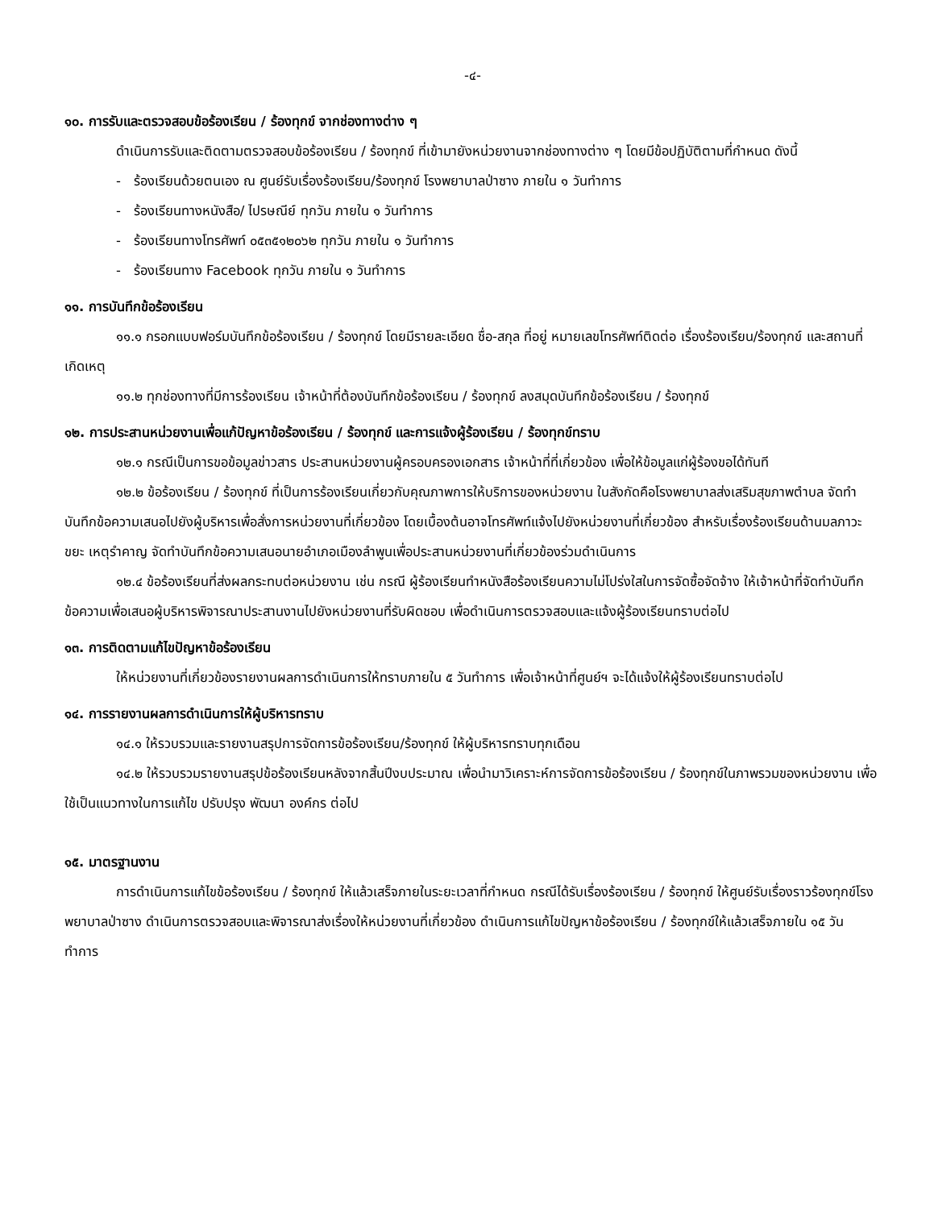-๔-
๑๐. การรับและตรวจสอบข้อร้องเรียน / ร้องทุกข์ จากช่องทางต่าง ๆ
ดำเนินการรับและติดตามตรวจสอบข้อร้องเรียน / ร้องทุกข์ ที่เข้ามายังหน่วยงานจากช่องทางต่าง ๆ โดยมีข้อปฏิบัติตามที่กำหนด ดังนี้
- ร้องเรียนด้วยตนเอง ณ ศูนย์รับเรื่องร้องเรียน/ร้องทุกข์ โรงพยาบาลป่าซาง ภายใน ๑ วันทำการ
- ร้องเรียนทางหนังสือ/ ไปรษณีย์ ทุกวัน ภายใน ๑ วันทำการ
- ร้องเรียนทางโทรศัพท์ ๐๕๓๕๑๒๐๖๒ ทุกวัน ภายใน ๑ วันทำการ
- ร้องเรียนทาง Facebook ทุกวัน ภายใน ๑ วันทำการ
๑๑. การบันทึกข้อร้องเรียน
๑๑.๑ กรอกแบบฟอร์มบันทึกข้อร้องเรียน / ร้องทุกข์ โดยมีรายละเอียด ชื่อ-สกุล ที่อยู่ หมายเลขโทรศัพท์ติดต่อ เรื่องร้องเรียน/ร้องทุกข์ และสถานที่เกิดเหตุ
๑๑.๒ ทุกช่องทางที่มีการร้องเรียน เจ้าหน้าที่ต้องบันทึกข้อร้องเรียน / ร้องทุกข์ ลงสมุดบันทึกข้อร้องเรียน / ร้องทุกข์
๑๒. การประสานหน่วยงานเพื่อแก้ปัญหาข้อร้องเรียน / ร้องทุกข์ และการแจ้งผู้ร้องเรียน / ร้องทุกข์ทราบ
๑๒.๑ กรณีเป็นการขอข้อมูลข่าวสาร ประสานหน่วยงานผู้ครอบครองเอกสาร เจ้าหน้าที่ที่เกี่ยวข้อง เพื่อให้ข้อมูลแก่ผู้ร้องขอได้ทันที
๑๒.๒ ข้อร้องเรียน / ร้องทุกข์ ที่เป็นการร้องเรียนเกี่ยวกับคุณภาพการให้บริการของหน่วยงาน ในสังกัดคือโรงพยาบาลส่งเสริมสุขภาพตำบล จัดทำบันทึกข้อความเสนอไปยังผู้บริหารเพื่อสั่งการหน่วยงานที่เกี่ยวข้อง โดยเบื้องต้นอาจโทรศัพท์แจ้งไปยังหน่วยงานที่เกี่ยวข้อง สำหรับเรื่องร้องเรียนด้านมลภาวะขยะ เหตุรำคาญ จัดทำบันทึกข้อความเสนอนายอำเภอเมืองลำพูนเพื่อประสานหน่วยงานที่เกี่ยวข้องร่วมดำเนินการ
๑๒.๔ ข้อร้องเรียนที่ส่งผลกระทบต่อหน่วยงาน เช่น กรณี ผู้ร้องเรียนทำหนังสือร้องเรียนความไม่โปร่งใสในการจัดซื้อจัดจ้าง ให้เจ้าหน้าที่จัดทำบันทึกข้อความเพื่อเสนอผู้บริหารพิจารณาประสานงานไปยังหน่วยงานที่รับผิดชอบ เพื่อดำเนินการตรวจสอบและแจ้งผู้ร้องเรียนทราบต่อไป
๑๓. การติดตามแก้ไขปัญหาข้อร้องเรียน
ให้หน่วยงานที่เกี่ยวข้องรายงานผลการดำเนินการให้ทราบภายใน ๕ วันทำการ เพื่อเจ้าหน้าที่ศูนย์ฯ จะได้แจ้งให้ผู้ร้องเรียนทราบต่อไป
๑๔. การรายงานผลการดำเนินการให้ผู้บริหารทราบ
๑๔.๑ ให้รวบรวมและรายงานสรุปการจัดการข้อร้องเรียน/ร้องทุกข์ ให้ผู้บริหารทราบทุกเดือน
๑๔.๒ ให้รวบรวมรายงานสรุปข้อร้องเรียนหลังจากสิ้นปีงบประมาณ เพื่อนำมาวิเคราะห์การจัดการข้อร้องเรียน / ร้องทุกข์ในภาพรวมของหน่วยงาน เพื่อใช้เป็นแนวทางในการแก้ไข ปรับปรุง พัฒนา องค์กร ต่อไป
๑๕. มาตรฐานงาน
การดำเนินการแก้ไขข้อร้องเรียน / ร้องทุกข์ ให้แล้วเสร็จภายในระยะเวลาที่กำหนด กรณีได้รับเรื่องร้องเรียน / ร้องทุกข์ ให้ศูนย์รับเรื่องราวร้องทุกข์โรงพยาบาลป่าซาง ดำเนินการตรวจสอบและพิจารณาส่งเรื่องให้หน่วยงานที่เกี่ยวข้อง ดำเนินการแก้ไขปัญหาข้อร้องเรียน / ร้องทุกข์ให้แล้วเสร็จภายใน ๑๕ วัน ทำการ